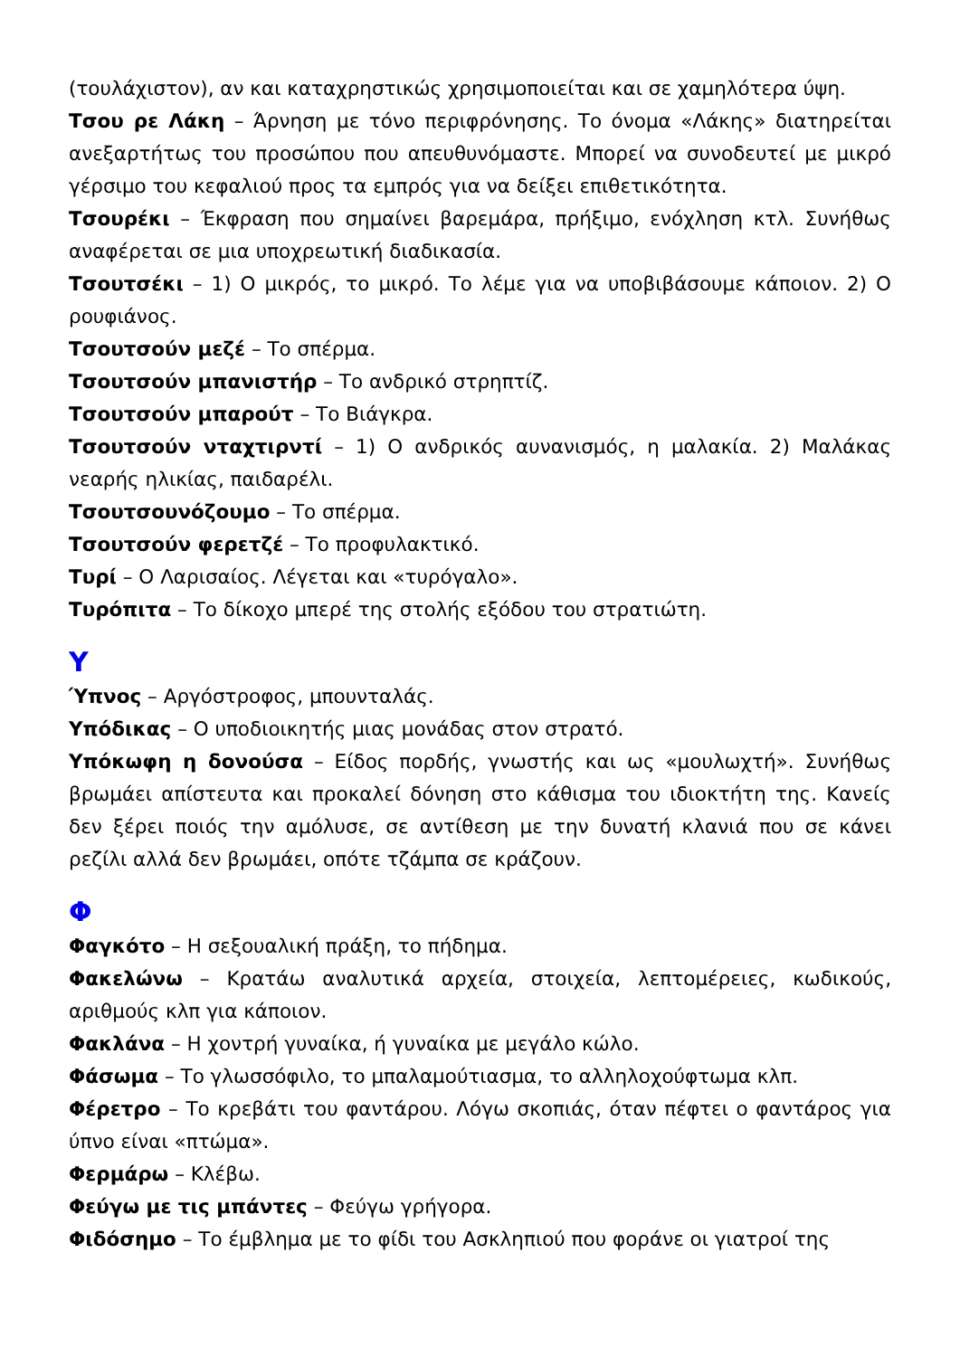(τουλάχιστον), αν και καταχρηστικώς χρησιμοποιείται και σε χαμηλότερα ύψη.
Τσου ρε Λάκη – Άρνηση με τόνο περιφρόνησης. Το όνομα «Λάκης» διατηρείται ανεξαρτήτως του προσώπου που απευθυνόμαστε. Μπορεί να συνοδευτεί με μικρό γέρσιμο του κεφαλιού προς τα εμπρός για να δείξει επιθετικότητα.
Τσουρέκι – Έκφραση που σημαίνει βαρεμάρα, πρήξιμο, ενόχληση κτλ. Συνήθως αναφέρεται σε μια υποχρεωτική διαδικασία.
Τσουτσέκι – 1) Ο μικρός, το μικρό. Το λέμε για να υποβιβάσουμε κάποιον. 2) Ο ρουφιάνος.
Τσουτσούν μεζέ – Το σπέρμα.
Τσουτσούν μπανιστήρ – Το ανδρικό στρηπτίζ.
Τσουτσούν μπαρούτ – Το Βιάγκρα.
Τσουτσούν νταχτιρντί – 1) Ο ανδρικός αυνανισμός, η μαλακία. 2) Μαλάκας νεαρής ηλικίας, παιδαρέλι.
Τσουτσουνόζουμο – Το σπέρμα.
Τσουτσούν φερετζέ – Το προφυλακτικό.
Τυρί – Ο Λαρισαίος. Λέγεται και «τυρόγαλο».
Τυρόπιτα – Το δίκοχο μπερέ της στολής εξόδου του στρατιώτη.
Υ
Ύπνος – Αργόστροφος, μπουνταλάς.
Υπόδικας – Ο υποδιοικητής μιας μονάδας στον στρατό.
Υπόκωφη η δονούσα – Είδος πορδής, γνωστής και ως «μουλωχτή». Συνήθως βρωμάει απίστευτα και προκαλεί δόνηση στο κάθισμα του ιδιοκτήτη της. Κανείς δεν ξέρει ποιός την αμόλυσε, σε αντίθεση με την δυνατή κλανιά που σε κάνει ρεζίλι αλλά δεν βρωμάει, οπότε τζάμπα σε κράζουν.
Φ
Φαγκότο – Η σεξουαλική πράξη, το πήδημα.
Φακελώνω – Κρατάω αναλυτικά αρχεία, στοιχεία, λεπτομέρειες, κωδικούς, αριθμούς κλπ για κάποιον.
Φακλάνα – Η χοντρή γυναίκα, ή γυναίκα με μεγάλο κώλο.
Φάσωμα – Το γλωσσόφιλο, το μπαλαμούτιασμα, το αλληλοχούφτωμα κλπ.
Φέρετρο – Το κρεβάτι του φαντάρου. Λόγω σκοπιάς, όταν πέφτει ο φαντάρος για ύπνο είναι «πτώμα».
Φερμάρω – Κλέβω.
Φεύγω με τις μπάντες – Φεύγω γρήγορα.
Φιδόσημο – Το έμβλημα με το φίδι του Ασκληπιού που φοράνε οι γιατροί της